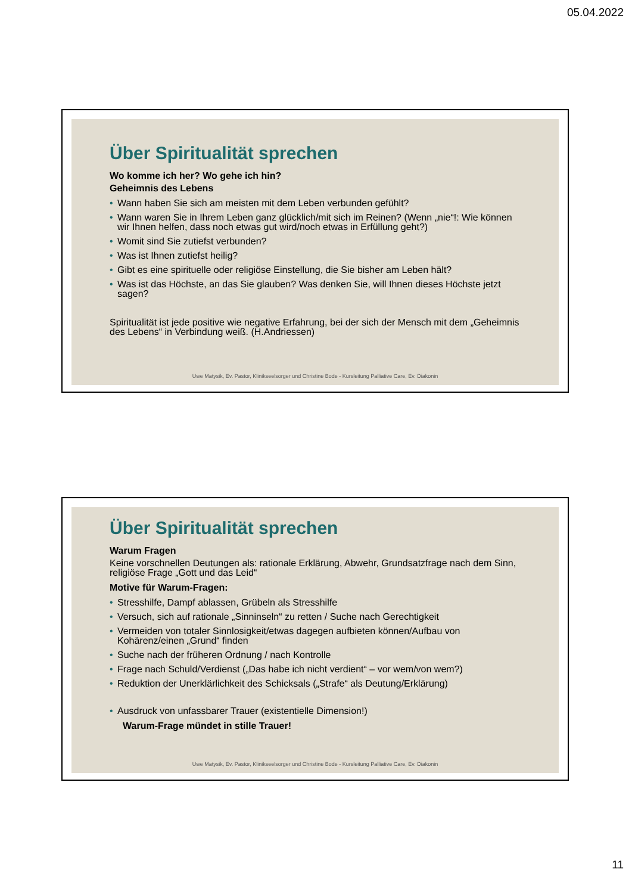05.04.2022
Über Spiritualität sprechen
Wo komme ich her? Wo gehe ich hin?
Geheimnis des Lebens
• Wann haben Sie sich am meisten mit dem Leben verbunden gefühlt?
• Wann waren Sie in Ihrem Leben ganz glücklich/mit sich im Reinen? (Wenn „nie“!: Wie können wir Ihnen helfen, dass noch etwas gut wird/noch etwas in Erfüllung geht?)
• Womit sind Sie zutiefst verbunden?
• Was ist Ihnen zutiefst heilig?
• Gibt es eine spirituelle oder religiöse Einstellung, die Sie bisher am Leben hält?
• Was ist das Höchste, an das Sie glauben? Was denken Sie, will Ihnen dieses Höchste jetzt sagen?
Spiritualität ist jede positive wie negative Erfahrung, bei der sich der Mensch mit dem „Geheimnis des Lebens“ in Verbindung weiß. (H.Andriessen)
Uwe Matysik, Ev. Pastor, Klinikseelsorger und Christine Bode - Kursleitung Palliative Care, Ev. Diakonin
Über Spiritualität sprechen
Warum Fragen
Keine vorschnellen Deutungen als: rationale Erklärung, Abwehr, Grundsatzfrage nach dem Sinn, religiöse Frage „Gott und das Leid“
Motive für Warum-Fragen:
• Stresshilfe, Dampf ablassen, Grübeln als Stresshilfe
• Versuch, sich auf rationale „Sinninseln“ zu retten / Suche nach Gerechtigkeit
• Vermeiden von totaler Sinnlosigkeit/etwas dagegen aufbieten können/Aufbau von Kohärenz/einen „Grund“ finden
• Suche nach der früheren Ordnung / nach Kontrolle
• Frage nach Schuld/Verdienst („Das habe ich nicht verdient“ – vor wem/von wem?)
• Reduktion der Unerklärlichkeit des Schicksals („Strafe“ als Deutung/Erklärung)
• Ausdruck von unfassbarer Trauer (existentielle Dimension!)
Warum-Frage mündet in stille Trauer!
Uwe Matysik, Ev. Pastor, Klinikseelsorger und Christine Bode - Kursleitung Palliative Care, Ev. Diakonin
11